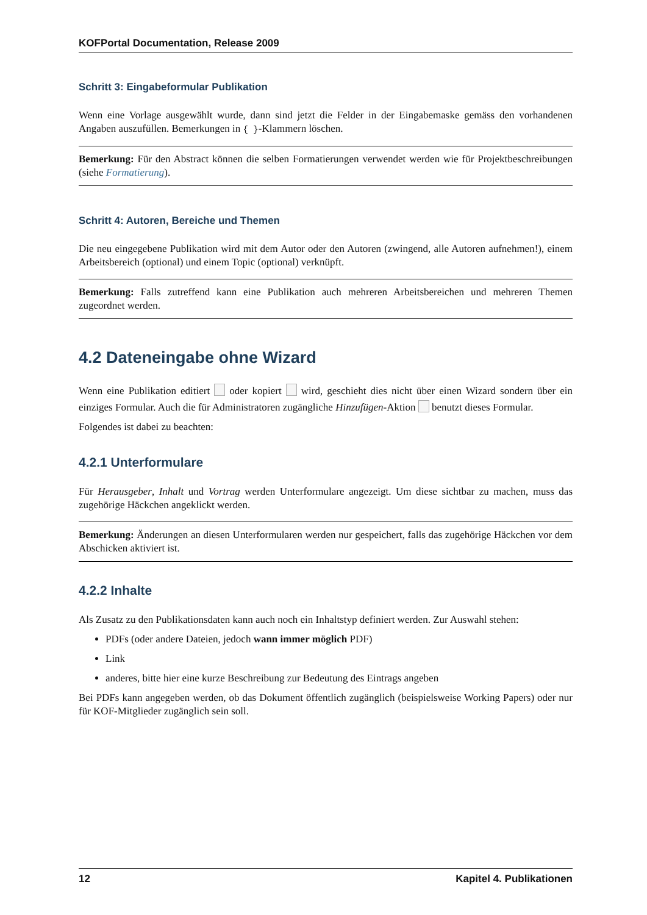KOFPortal Documentation, Release 2009
Schritt 3: Eingabeformular Publikation
Wenn eine Vorlage ausgewählt wurde, dann sind jetzt die Felder in der Eingabemaske gemäss den vorhandenen Angaben auszufüllen. Bemerkungen in { }-Klammern löschen.
Bemerkung: Für den Abstract können die selben Formatierungen verwendet werden wie für Projektbeschreibungen (siehe Formatierung).
Schritt 4: Autoren, Bereiche und Themen
Die neu eingegebene Publikation wird mit dem Autor oder den Autoren (zwingend, alle Autoren aufnehmen!), einem Arbeitsbereich (optional) und einem Topic (optional) verknüpft.
Bemerkung: Falls zutreffend kann eine Publikation auch mehreren Arbeitsbereichen und mehreren Themen zugeordnet werden.
4.2 Dateneingabe ohne Wizard
Wenn eine Publikation editiert oder kopiert wird, geschieht dies nicht über einen Wizard sondern über ein einziges Formular. Auch die für Administratoren zugängliche Hinzufügen-Aktion benutzt dieses Formular.
Folgendes ist dabei zu beachten:
4.2.1 Unterformulare
Für Herausgeber, Inhalt und Vortrag werden Unterformulare angezeigt. Um diese sichtbar zu machen, muss das zugehörige Häckchen angeklickt werden.
Bemerkung: Änderungen an diesen Unterformularen werden nur gespeichert, falls das zugehörige Häckchen vor dem Abschicken aktiviert ist.
4.2.2 Inhalte
Als Zusatz zu den Publikationsdaten kann auch noch ein Inhaltstyp definiert werden. Zur Auswahl stehen:
PDFs (oder andere Dateien, jedoch wann immer möglich PDF)
Link
anderes, bitte hier eine kurze Beschreibung zur Bedeutung des Eintrags angeben
Bei PDFs kann angegeben werden, ob das Dokument öffentlich zugänglich (beispielsweise Working Papers) oder nur für KOF-Mitglieder zugänglich sein soll.
12 Kapitel 4. Publikationen